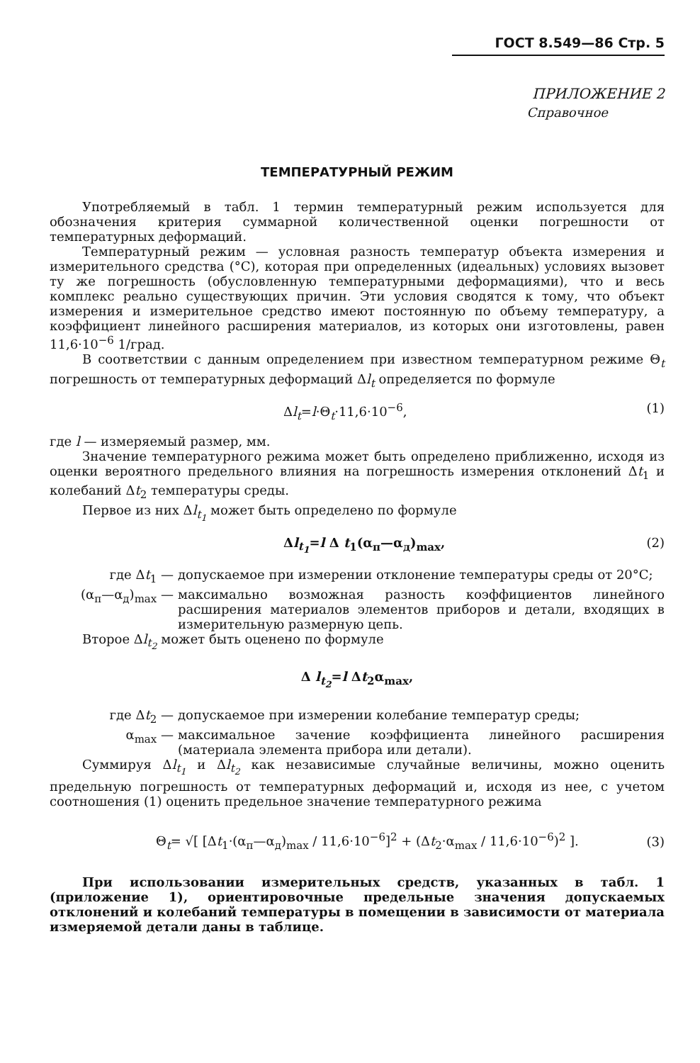ГОСТ 8.549—86 Стр. 5
ПРИЛОЖЕНИЕ 2
Справочное
ТЕМПЕРАТУРНЫЙ РЕЖИМ
Употребляемый в табл. 1 термин температурный режим используется для обозначения критерия суммарной количественной оценки погрешности от температурных деформаций.
Температурный режим — условная разность температур объекта измерения и измерительного средства (°С), которая при определенных (идеальных) условиях вызовет ту же погрешность (обусловленную температурными деформациями), что и весь комплекс реально существующих причин. Эти условия сводятся к тому, что объект измерения и измерительное средство имеют постоянную по объему температуру, а коэффициент линейного расширения материалов, из которых они изготовлены, равен 11,6·10<sup>−6</sup> 1/град.
В соответствии с данным определением при известном температурном режиме Θ<sub>t</sub> погрешность от температурных деформаций Δl<sub>t</sub> определяется по формуле
Δl<sub>t</sub>=l·Θ<sub>t</sub>·11,6·10<sup>−6</sup>, (1)
где l — измеряемый размер, мм.
Значение температурного режима может быть определено приближенно, исходя из оценки вероятного предельного влияния на погрешность измерения отклонений Δt<sub>1</sub> и колебаний Δt<sub>2</sub> температуры среды.
Первое из них Δl<sub>t<sub>1</sub></sub> может быть определено по формуле
Δl<sub>t<sub>1</sub></sub>=l Δ t<sub>1</sub>(α<sub>п</sub>—α<sub>д</sub>)<sub>max</sub>, (2)
где Δt<sub>1</sub> — допускаемое при измерении отклонение температуры среды от 20°С;
(α<sub>п</sub>—α<sub>д</sub>)<sub>max</sub> — максимально возможная разность коэффициентов линейного расширения материалов элементов приборов и детали, входящих в измерительную размерную цепь.
Второе Δl<sub>t<sub>2</sub></sub> может быть оценено по формуле
Δ l<sub>t<sub>2</sub></sub>=l Δt<sub>2</sub>α<sub>max</sub>,
где Δt<sub>2</sub> — допускаемое при измерении колебание температур среды;
α<sub>max</sub> — максимальное зачение коэффициента линейного расширения (материала элемента прибора или детали).
Суммируя Δl<sub>t<sub>1</sub></sub> и Δl<sub>t<sub>2</sub></sub> как независимые случайные величины, можно оценить предельную погрешность от температурных деформаций и, исходя из нее, с учетом соотношения (1) оценить предельное значение температурного режима
Θ<sub>t</sub>= √[ [Δt<sub>1</sub>·(α<sub>п</sub>—α<sub>д</sub>)<sub>max</sub> / 11,6·10<sup>−6</sup>]<sup>2</sup> + (Δt<sub>2</sub>·α<sub>max</sub> / 11,6·10<sup>−6</sup>)<sup>2</sup> ]. (3)
При использовании измерительных средств, указанных в табл. 1 (приложение 1), ориентировочные предельные значения допускаемых отклонений и колебаний температуры в помещении в зависимости от материала измеряемой детали даны в таблице.